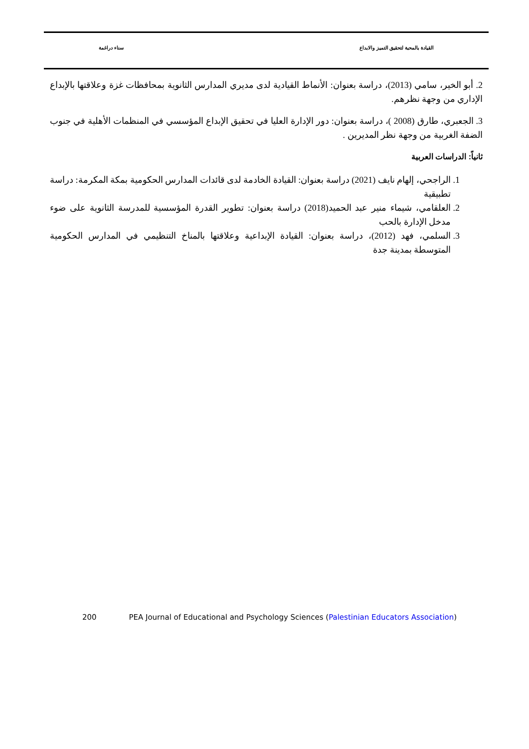القيادة بالمحبة لتحقيق التميز والابداع سناء دراغمة
2. أبو الخير، سامي (2013)، دراسة بعنوان: الأنماط القيادية لدى مديري المدارس الثانوية بمحافظات غزة وعلاقتها بالإبداع الإداري من وجهة نظرهم.
3. الجعبري، طارق (2008 )، دراسة بعنوان: دور الإدارة العليا في تحقيق الإبداع المؤسسي في المنظمات الأهلية في جنوب الضفة الغربية من وجهة نظر المديرين .
ثانياً: الدراسات العربية
1. الراجحي، إلهام نايف (2021) دراسة بعنوان: القيادة الخادمة لدى قائدات المدارس الحكومية بمكة المكرمة: دراسة تطبيقية
2. العلقامي، شيماء منير عبد الحميد(2018) دراسة بعنوان: تطوير القدرة المؤسسية للمدرسة الثانوية على ضوء مدخل الإدارة بالحب
3. السلمي، فهد (2012)، دراسة بعنوان: القيادة الإبداعية وعلاقتها بالمناخ التنظيمي في المدارس الحكومية المتوسطة بمدينة جدة
200 PEA Journal of Educational and Psychology Sciences (Palestinian Educators Association)